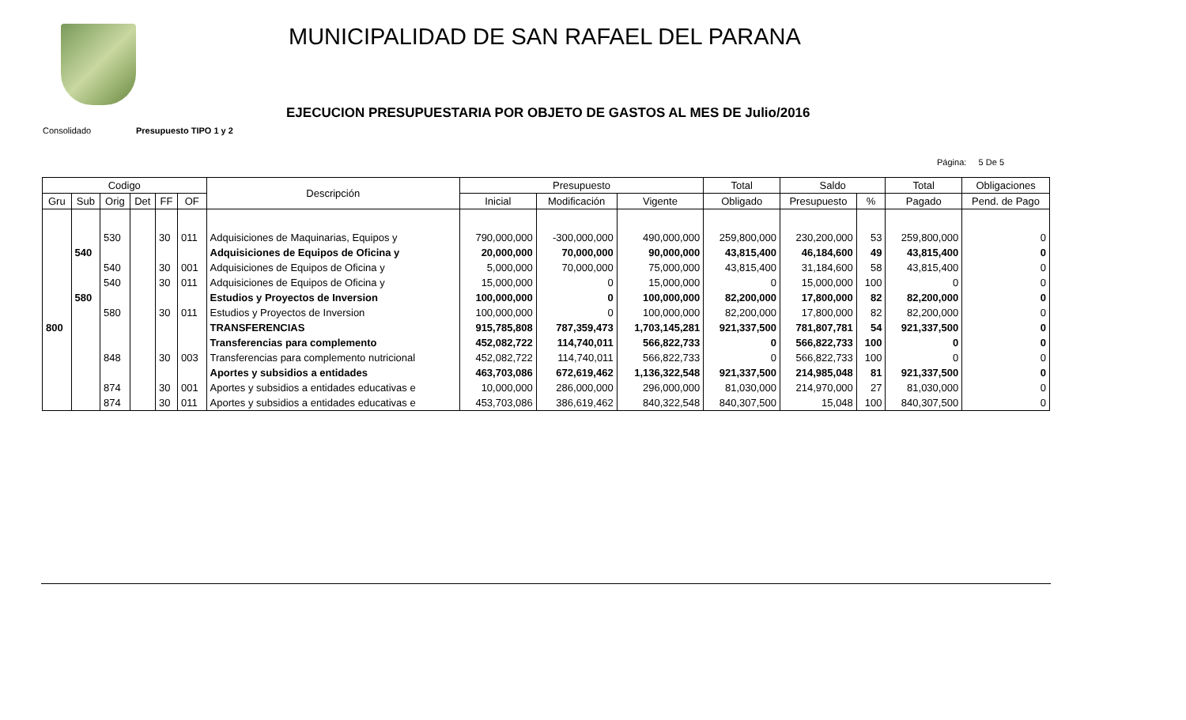MUNICIPALIDAD DE SAN RAFAEL DEL PARANA
EJECUCION PRESUPUESTARIA POR OBJETO DE GASTOS AL MES DE Julio/2016
Consolidado Presupuesto TIPO 1 y 2
Página: 5 De 5
| Codigo | | | | | | Descripción | Presupuesto | | | Total | Saldo | | Total | Obligaciones |
| --- | --- | --- | --- | --- | --- | --- | --- | --- | --- | --- | --- | --- | --- | --- |
| Gru | Sub | Orig | Det | FF | OF | | Inicial | Modificación | Vigente | Obligado | Presupuesto | % | Pagado | Pend. de Pago |
| | | 530 | | 30 | 011 | Adquisiciones de Maquinarias, Equipos y | 790,000,000 | -300,000,000 | 490,000,000 | 259,800,000 | 230,200,000 | 53 | 259,800,000 | 0 |
| | 540 | | | | | Adquisiciones de Equipos de Oficina y | 20,000,000 | 70,000,000 | 90,000,000 | 43,815,400 | 46,184,600 | 49 | 43,815,400 | 0 |
| | | 540 | | 30 | 001 | Adquisiciones de Equipos de Oficina y | 5,000,000 | 70,000,000 | 75,000,000 | 43,815,400 | 31,184,600 | 58 | 43,815,400 | 0 |
| | | 540 | | 30 | 011 | Adquisiciones de Equipos de Oficina y | 15,000,000 | 0 | 15,000,000 | 0 | 15,000,000 | 100 | 0 | 0 |
| | 580 | | | | | Estudios y Proyectos de Inversion | 100,000,000 | 0 | 100,000,000 | 82,200,000 | 17,800,000 | 82 | 82,200,000 | 0 |
| | | 580 | | 30 | 011 | Estudios y Proyectos de Inversion | 100,000,000 | 0 | 100,000,000 | 82,200,000 | 17,800,000 | 82 | 82,200,000 | 0 |
| 800 | | | | | | TRANSFERENCIAS | 915,785,808 | 787,359,473 | 1,703,145,281 | 921,337,500 | 781,807,781 | 54 | 921,337,500 | 0 |
| | | | | | | Transferencias para complemento | 452,082,722 | 114,740,011 | 566,822,733 | 0 | 566,822,733 | 100 | 0 | 0 |
| | | 848 | | 30 | 003 | Transferencias para complemento nutricional | 452,082,722 | 114,740,011 | 566,822,733 | 0 | 566,822,733 | 100 | 0 | 0 |
| | | | | | | Aportes y subsidios a entidades | 463,703,086 | 672,619,462 | 1,136,322,548 | 921,337,500 | 214,985,048 | 81 | 921,337,500 | 0 |
| | | 874 | | 30 | 001 | Aportes y subsidios a entidades educativas e | 10,000,000 | 286,000,000 | 296,000,000 | 81,030,000 | 214,970,000 | 27 | 81,030,000 | 0 |
| | | 874 | | 30 | 011 | Aportes y subsidios a entidades educativas e | 453,703,086 | 386,619,462 | 840,322,548 | 840,307,500 | 15,048 | 100 | 840,307,500 | 0 |